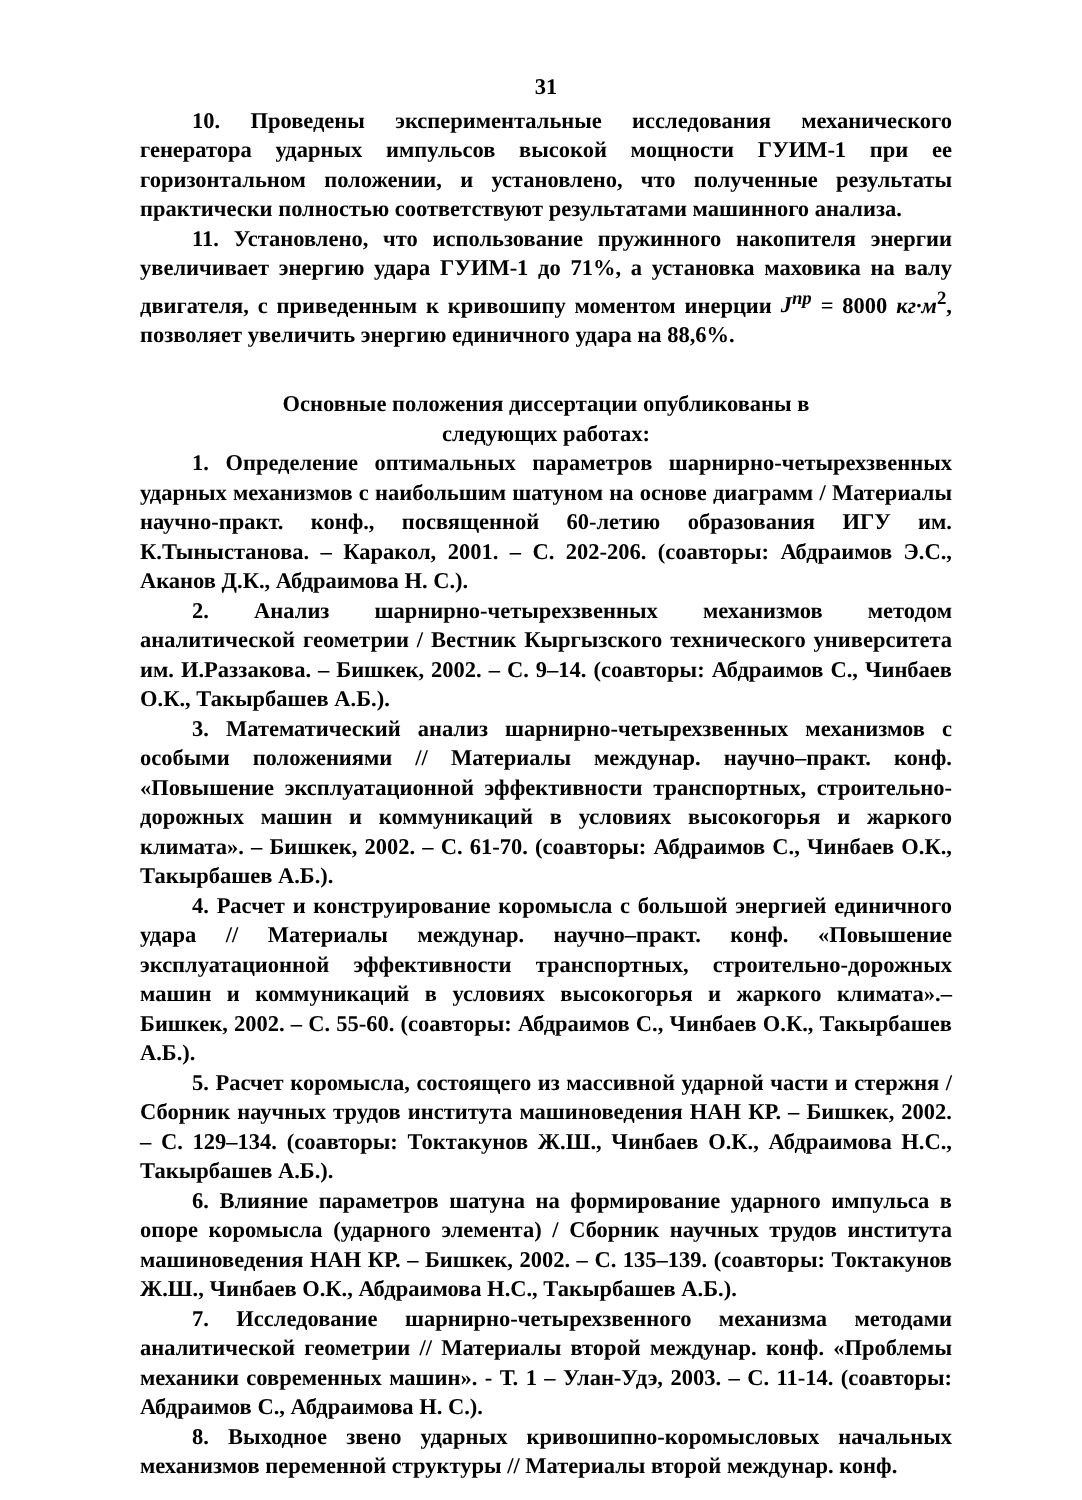31
10. Проведены экспериментальные исследования механического генератора ударных импульсов высокой мощности ГУИМ-1 при ее горизонтальном положении, и установлено, что полученные результаты практически полностью соответствуют результатами машинного анализа.
11. Установлено, что использование пружинного накопителя энергии увеличивает энергию удара ГУИМ-1 до 71%, а установка маховика на валу двигателя, с приведенным к кривошипу моментом инерции J<sup>пр</sup> = 8000 кг·м<sup>2</sup>, позволяет увеличить энергию единичного удара на 88,6%.
Основные положения диссертации опубликованы в
следующих работах:
1. Определение оптимальных параметров шарнирно-четырехзвенных ударных механизмов с наибольшим шатуном на основе диаграмм / Материалы научно-практ. конф., посвященной 60-летию образования ИГУ им. К.Тыныстанова. – Каракол, 2001. – С. 202-206. (соавторы: Абдраимов Э.С., Аканов Д.К., Абдраимова Н. С.).
2. Анализ шарнирно-четырехзвенных механизмов методом аналитической геометрии / Вестник Кыргызского технического университета им. И.Раззакова. – Бишкек, 2002. – С. 9–14. (соавторы: Абдраимов С., Чинбаев О.К., Такырбашев А.Б.).
3. Математический анализ шарнирно-четырехзвенных механизмов с особыми положениями // Материалы междунар. научно–практ. конф. «Повышение эксплуатационной эффективности транспортных, строительно-дорожных машин и коммуникаций в условиях высокогорья и жаркого климата». – Бишкек, 2002. – С. 61-70. (соавторы: Абдраимов С., Чинбаев О.К., Такырбашев А.Б.).
4. Расчет и конструирование коромысла с большой энергией единичного удара // Материалы междунар. научно–практ. конф. «Повышение эксплуатационной эффективности транспортных, строительно-дорожных машин и коммуникаций в условиях высокогорья и жаркого климата».– Бишкек, 2002. – С. 55-60. (соавторы: Абдраимов С., Чинбаев О.К., Такырбашев А.Б.).
5. Расчет коромысла, состоящего из массивной ударной части и стержня / Сборник научных трудов института машиноведения НАН КР. – Бишкек, 2002. – С. 129–134. (соавторы: Токтакунов Ж.Ш., Чинбаев О.К., Абдраимова Н.С., Такырбашев А.Б.).
6. Влияние параметров шатуна на формирование ударного импульса в опоре коромысла (ударного элемента) / Сборник научных трудов института машиноведения НАН КР. – Бишкек, 2002. – С. 135–139. (соавторы: Токтакунов Ж.Ш., Чинбаев О.К., Абдраимова Н.С., Такырбашев А.Б.).
7. Исследование шарнирно-четырехзвенного механизма методами аналитической геометрии // Материалы второй междунар. конф. «Проблемы механики современных машин». - Т. 1 – Улан-Удэ, 2003. – С. 11-14. (соавторы: Абдраимов С., Абдраимова Н. С.).
8. Выходное звено ударных кривошипно-коромысловых начальных механизмов переменной структуры // Материалы второй междунар. конф.